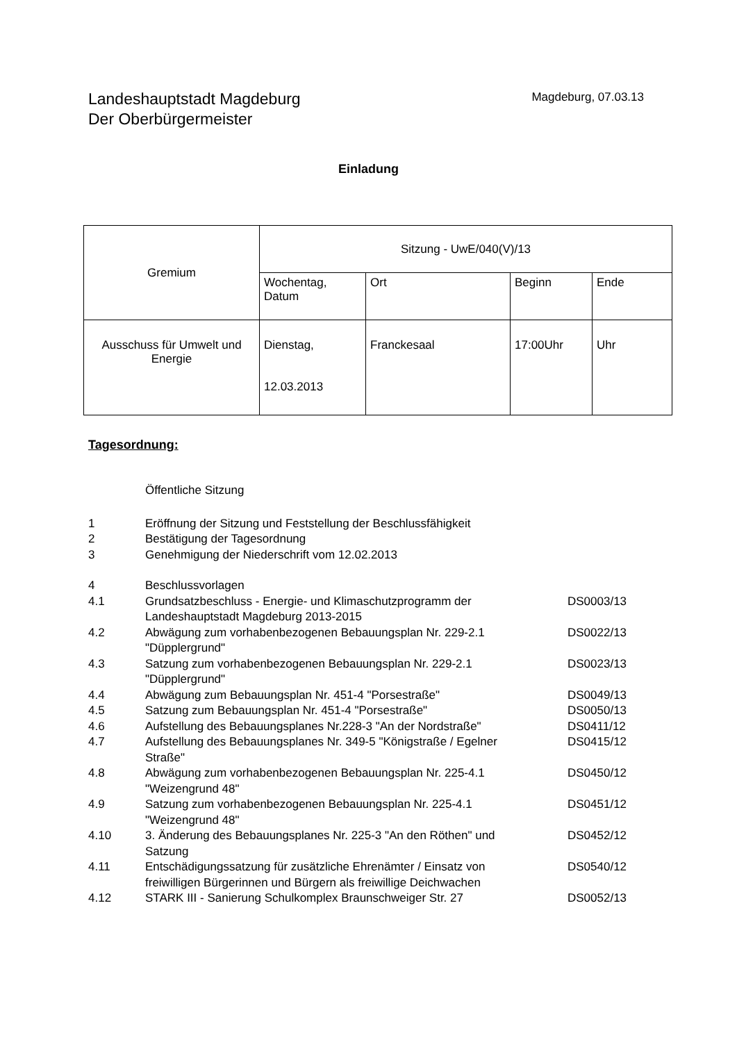Landeshauptstadt Magdeburg
Der Oberbürgermeister
Magdeburg, 07.03.13
Einladung
| Gremium | Sitzung - UwE/040(V)/13 | | | |
| | Wochentag, Datum | Ort | Beginn | Ende |
| Ausschuss für Umwelt und Energie | Dienstag, 12.03.2013 | Franckesaal | 17:00Uhr | Uhr |
Tagesordnung:
| | Öffentliche Sitzung | |
| 1 | Eröffnung der Sitzung und Feststellung der Beschlussfähigkeit | |
| 2 | Bestätigung der Tagesordnung | |
| 3 | Genehmigung der Niederschrift vom 12.02.2013 | |
| 4 | Beschlussvorlagen | |
| 4.1 | Grundsatzbeschluss - Energie- und Klimaschutzprogramm der Landeshauptstadt Magdeburg 2013-2015 | DS0003/13 |
| 4.2 | Abwägung zum vorhabenbezogenen Bebauungsplan Nr. 229-2.1 "Düpplergrund" | DS0022/13 |
| 4.3 | Satzung zum vorhabenbezogenen Bebauungsplan Nr. 229-2.1 "Düpplergrund" | DS0023/13 |
| 4.4 | Abwägung zum Bebauungsplan Nr. 451-4 "Porsestraße" | DS0049/13 |
| 4.5 | Satzung zum Bebauungsplan Nr. 451-4 "Porsestraße" | DS0050/13 |
| 4.6 | Aufstellung des Bebauungsplanes Nr.228-3 "An der Nordstraße" | DS0411/12 |
| 4.7 | Aufstellung des Bebauungsplanes Nr. 349-5 "Königstraße / Egelner Straße" | DS0415/12 |
| 4.8 | Abwägung zum vorhabenbezogenen Bebauungsplan Nr. 225-4.1 "Weizengrund 48" | DS0450/12 |
| 4.9 | Satzung zum vorhabenbezogenen Bebauungsplan Nr. 225-4.1 "Weizengrund 48" | DS0451/12 |
| 4.10 | 3. Änderung des Bebauungsplanes Nr. 225-3 "An den Röthen" und Satzung | DS0452/12 |
| 4.11 | Entschädigungssatzung für zusätzliche Ehrenämter / Einsatz von freiwilligen Bürgerinnen und Bürgern als freiwillige Deichwachen | DS0540/12 |
| 4.12 | STARK III - Sanierung Schulkomplex Braunschweiger Str. 27 | DS0052/13 |